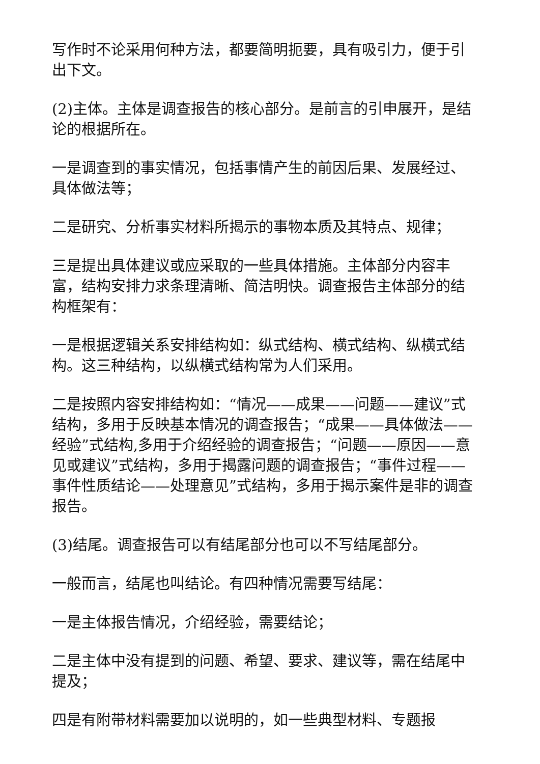写作时不论采用何种方法，都要简明扼要，具有吸引力，便于引出下文。
(2)主体。主体是调查报告的核心部分。是前言的引申展开，是结论的根据所在。
一是调查到的事实情况，包括事情产生的前因后果、发展经过、具体做法等；
二是研究、分析事实材料所揭示的事物本质及其特点、规律；
三是提出具体建议或应采取的一些具体措施。主体部分内容丰富，结构安排力求条理清晰、简洁明快。调查报告主体部分的结构框架有：
一是根据逻辑关系安排结构如：纵式结构、横式结构、纵横式结构。这三种结构，以纵横式结构常为人们采用。
二是按照内容安排结构如：“情况——成果——问题——建议”式结构，多用于反映基本情况的调查报告；“成果——具体做法——经验”式结构,多用于介绍经验的调查报告；“问题——原因——意见或建议”式结构，多用于揭露问题的调查报告；“事件过程——事件性质结论——处理意见”式结构，多用于揭示案件是非的调查报告。
(3)结尾。调查报告可以有结尾部分也可以不写结尾部分。
一般而言，结尾也叫结论。有四种情况需要写结尾：
一是主体报告情况，介绍经验，需要结论；
二是主体中没有提到的问题、希望、要求、建议等，需在结尾中提及；
四是有附带材料需要加以说明的，如一些典型材料、专题报